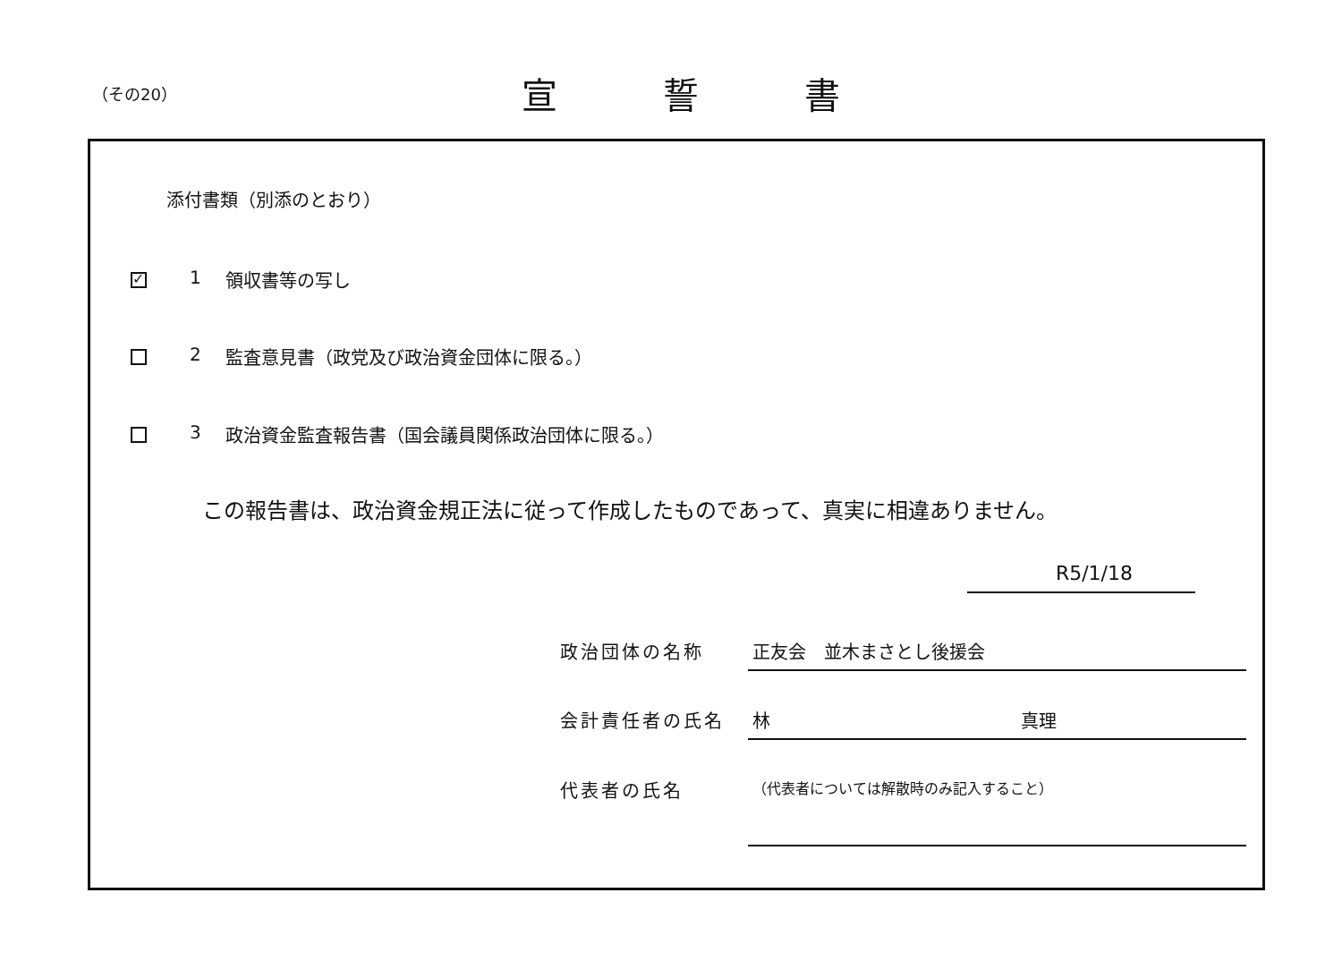（その20）
宣誓書
添付書類（別添のとおり）
✓
1 領収書等の写し
2 監査意見書（政党及び政治資金団体に限る。）
3 政治資金監査報告書（国会議員関係政治団体に限る。）
この報告書は、政治資金規正法に従って作成したものであって、真実に相違ありません。
R5/1/18
政治団体の名称 正友会　並木まさとし後援会
会計責任者の氏名 林　　　　　　　　　　　　　　真理
代表者の氏名
（代表者については解散時のみ記入すること）